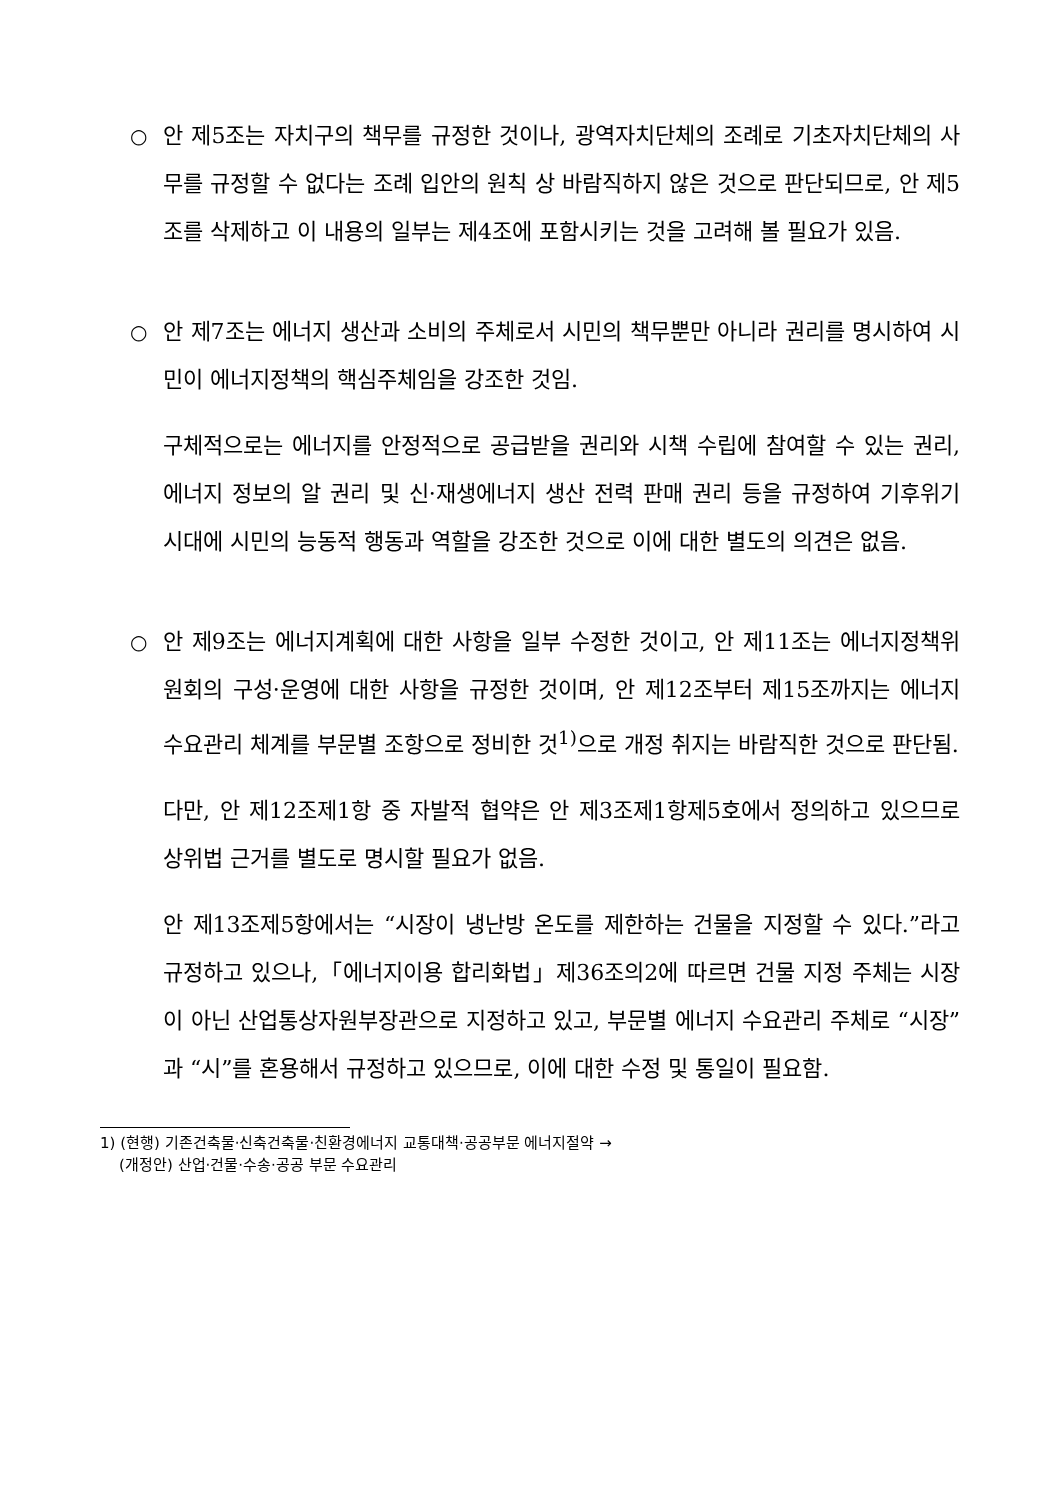○ 안 제5조는 자치구의 책무를 규정한 것이나, 광역자치단체의 조례로 기초자치단체의 사무를 규정할 수 없다는 조례 입안의 원칙 상 바람직하지 않은 것으로 판단되므로, 안 제5조를 삭제하고 이 내용의 일부는 제4조에 포함시키는 것을 고려해 볼 필요가 있음.
○ 안 제7조는 에너지 생산과 소비의 주체로서 시민의 책무뿐만 아니라 권리를 명시하여 시민이 에너지정책의 핵심주체임을 강조한 것임.
구체적으로는 에너지를 안정적으로 공급받을 권리와 시책 수립에 참여할 수 있는 권리, 에너지 정보의 알 권리 및 신·재생에너지 생산 전력 판매 권리 등을 규정하여 기후위기 시대에 시민의 능동적 행동과 역할을 강조한 것으로 이에 대한 별도의 의견은 없음.
○ 안 제9조는 에너지계획에 대한 사항을 일부 수정한 것이고, 안 제11조는 에너지정책위원회의 구성·운영에 대한 사항을 규정한 것이며, 안 제12조부터 제15조까지는 에너지 수요관리 체계를 부문별 조항으로 정비한 것<sup>1)</sup>으로 개정 취지는 바람직한 것으로 판단됨.
다만, 안 제12조제1항 중 자발적 협약은 안 제3조제1항제5호에서 정의하고 있으므로 상위법 근거를 별도로 명시할 필요가 없음.
안 제13조제5항에서는 “시장이 냉난방 온도를 제한하는 건물을 지정할 수 있다.”라고 규정하고 있으나,「에너지이용 합리화법」제36조의2에 따르면 건물 지정 주체는 시장이 아닌 산업통상자원부장관으로 지정하고 있고, 부문별 에너지 수요관리 주체로 “시장”과 “시”를 혼용해서 규정하고 있으므로, 이에 대한 수정 및 통일이 필요함.
1) (현행) 기존건축물·신축건축물·친환경에너지 교통대책·공공부문 에너지절약 →
(개정안) 산업·건물·수송·공공 부문 수요관리